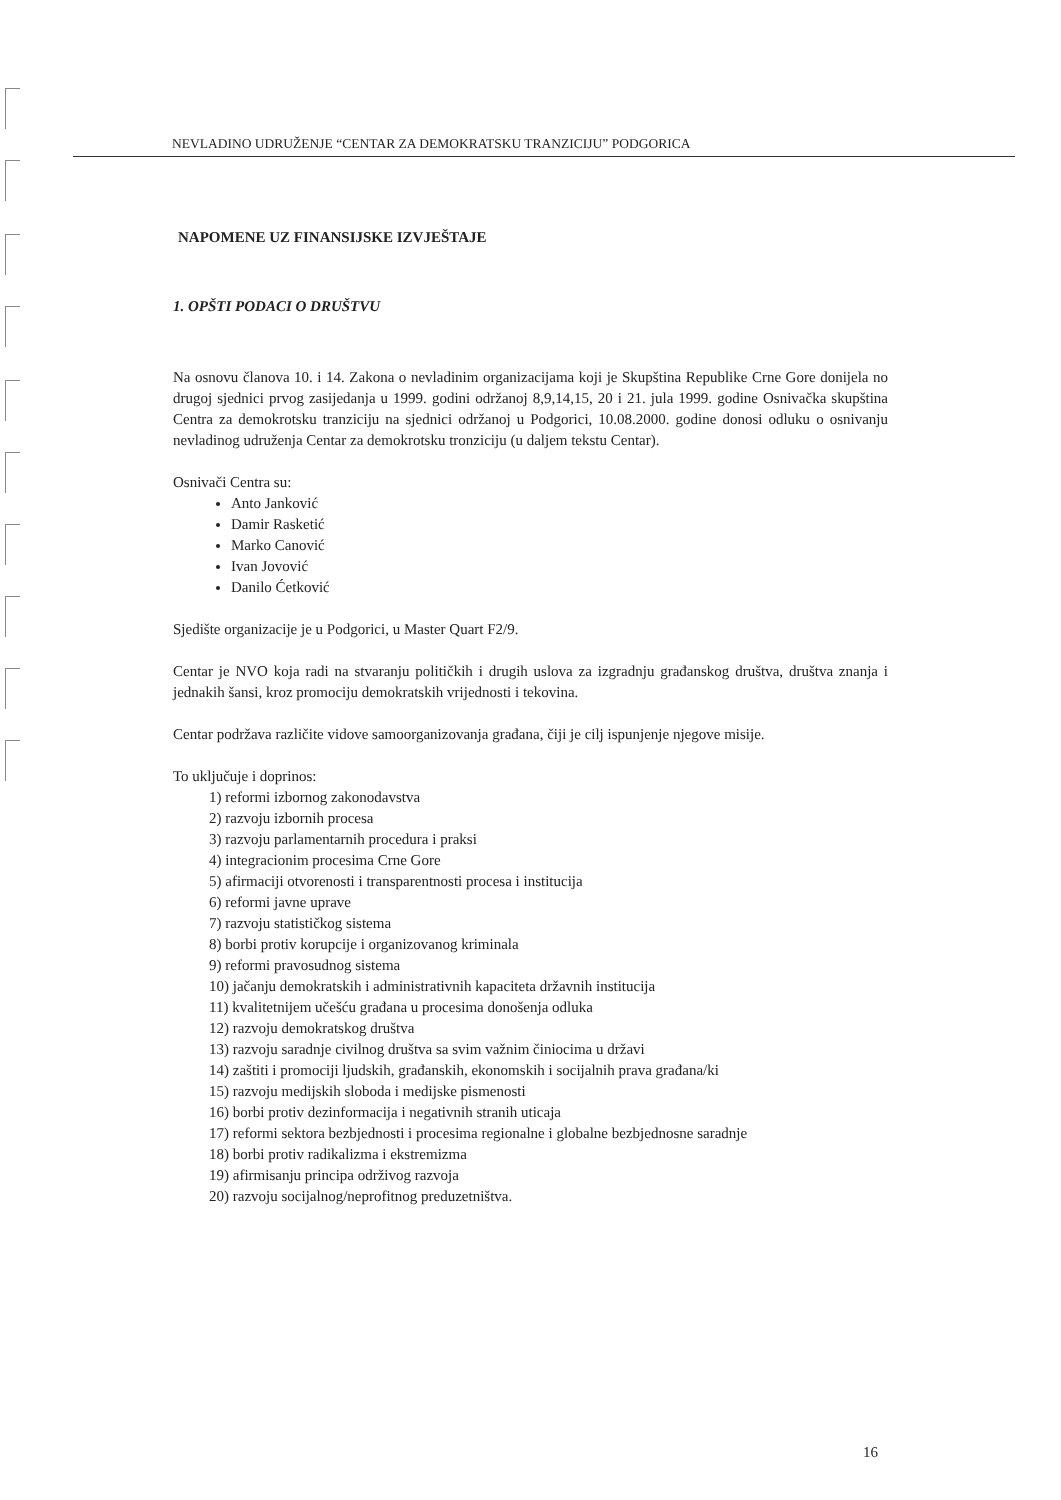NEVLADINO UDRUŽENJE “CENTAR ZA DEMOKRATSKU TRANZICIJU” PODGORICA
NAPOMENE UZ FINANSIJSKE IZVJEŠTAJE
1. OPŠTI PODACI O DRUŠTVU
Na osnovu članova 10. i 14. Zakona o nevladinim organizacijama koji je Skupština Republike Crne Gore donijela no drugoj sjednici prvog zasijedanja u 1999. godini održanoj 8,9,14,15, 20 i 21. jula 1999. godine Osnivačka skupština Centra za demokrotsku tranziciju na sjednici održanoj u Podgorici, 10.08.2000. godine donosi odluku o osnivanju nevladinog udruženja Centar za demokrotsku tronziciju (u daljem tekstu Centar).
Osnivači Centra su:
Anto Janković
Damir Rasketić
Marko Canović
Ivan Jovović
Danilo Ćetković
Sjedište organizacije je u Podgorici, u Master Quart F2/9.
Centar je NVO koja radi na stvaranju političkih i drugih uslova za izgradnju građanskog društva, društva znanja i jednakih šansi, kroz promociju demokratskih vrijednosti i tekovina.
Centar podržava različite vidove samoorganizovanja građana, čiji je cilj ispunjenje njegove misije.
To uključuje i doprinos:
1) reformi izbornog zakonodavstva
2) razvoju izbornih procesa
3) razvoju parlamentarnih procedura i praksi
4) integracionim procesima Crne Gore
5) afirmaciji otvorenosti i transparentnosti procesa i institucija
6) reformi javne uprave
7) razvoju statističkog sistema
8) borbi protiv korupcije i organizovanog kriminala
9) reformi pravosudnog sistema
10) jačanju demokratskih i administrativnih kapaciteta državnih institucija
11) kvalitetnijem učešću građana u procesima donošenja odluka
12) razvoju demokratskog društva
13) razvoju saradnje civilnog društva sa svim važnim činiocima u državi
14) zaštiti i promociji ljudskih, građanskih, ekonomskih i socijalnih prava građana/ki
15) razvoju medijskih sloboda i medijske pismenosti
16) borbi protiv dezinformacija i negativnih stranih uticaja
17) reformi sektora bezbjednosti i procesima regionalne i globalne bezbjednosne saradnje
18) borbi protiv radikalizma i ekstremizma
19) afirmisanju principa održivog razvoja
20) razvoju socijalnog/neprofitnog preduzetništva.
16